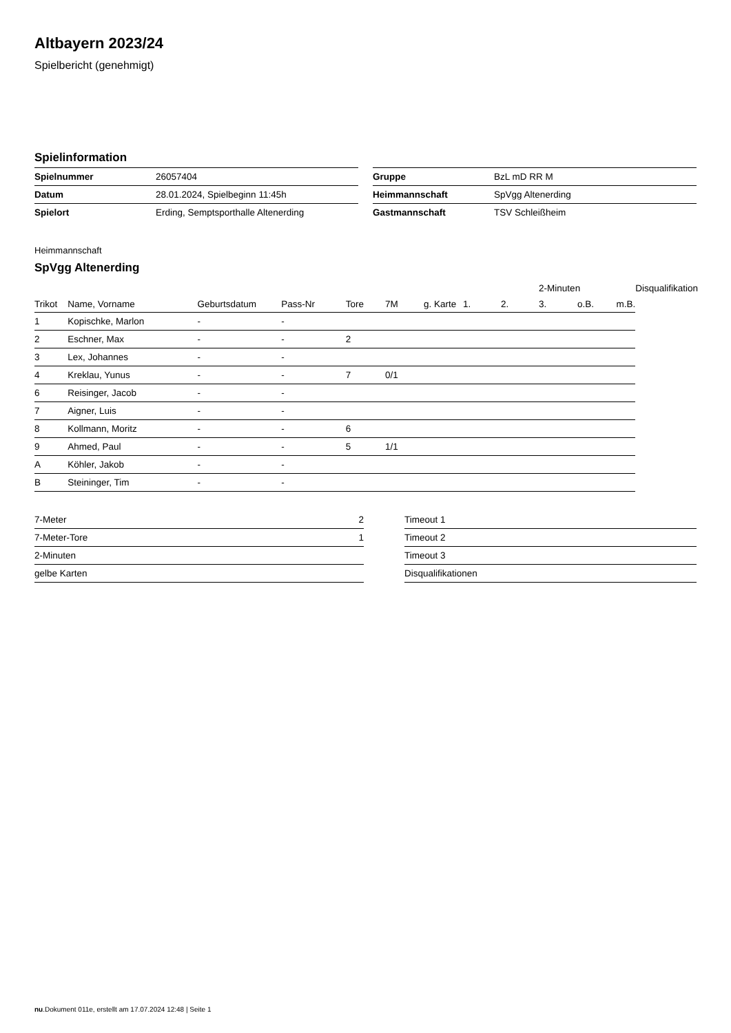Altbayern 2023/24
Spielbericht (genehmigt)
Spielinformation
| Spielnummer | 26057404 |
| Datum | 28.01.2024, Spielbeginn 11:45h |
| Spielort | Erding, Semptsporthalle Altenerding |
| Gruppe | BzL mD RR M |
| Heimmannschaft | SpVgg Altenerding |
| Gastmannschaft | TSV Schleißheim |
Heimmannschaft
SpVgg Altenerding
| | | | | | | | | | 2-Minuten | | | Disqualifikation |
| --- | --- | --- | --- | --- | --- | --- | --- | --- | --- | --- | --- | --- |
| Trikot | Name, Vorname | Geburtsdatum | Pass-Nr | Tore | 7M | g. Karte | 1. | 2. | 3. | o.B. | m.B. | |
| 1 | Kopischke, Marlon | - | - | | | | | | | | | |
| 2 | Eschner, Max | - | - | 2 | | | | | | | | |
| 3 | Lex, Johannes | - | - | | | | | | | | | |
| 4 | Kreklau, Yunus | - | - | 7 | 0/1 | | | | | | | |
| 6 | Reisinger, Jacob | - | - | | | | | | | | | |
| 7 | Aigner, Luis | - | - | | | | | | | | | |
| 8 | Kollmann, Moritz | - | - | 6 | | | | | | | | |
| 9 | Ahmed, Paul | - | - | 5 | 1/1 | | | | | | | |
| A | Köhler, Jakob | - | - | | | | | | | | | |
| B | Steininger, Tim | - | - | | | | | | | | | |
| 7-Meter | 2 |
| 7-Meter-Tore | 1 |
| 2-Minuten | |
| gelbe Karten | |
| Timeout 1 |
| Timeout 2 |
| Timeout 3 |
| Disqualifikationen |
nu.Dokument 011e, erstellt am 17.07.2024 12:48 | Seite 1